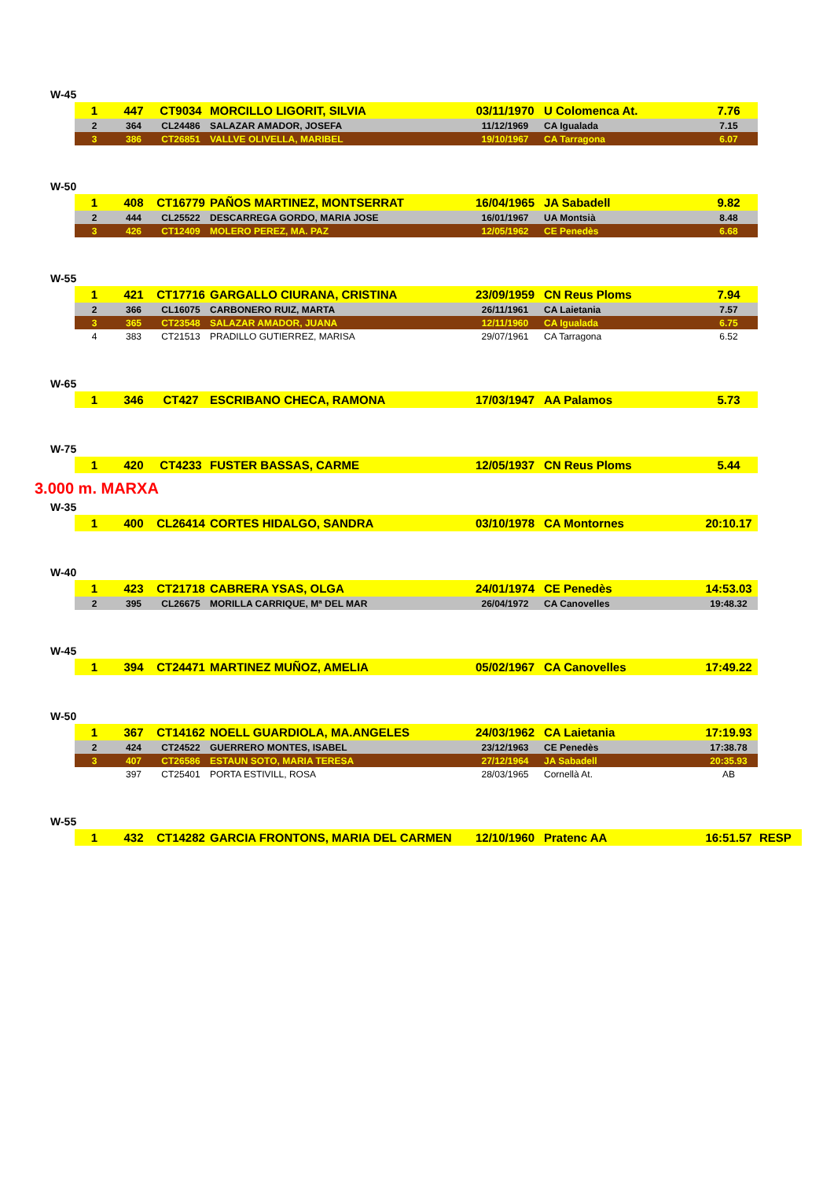W-45
| 1 | 447 | CT9034 | MORCILLO LIGORIT, SILVIA | 03/11/1970 | U Colomenca At. | 7.76 |
| 2 | 364 | CL24486 | SALAZAR AMADOR, JOSEFA | 11/12/1969 | CA Igualada | 7.15 |
| 3 | 386 | CT26851 | VALLVE OLIVELLA, MARIBEL | 19/10/1967 | CA Tarragona | 6.07 |
W-50
| 1 | 408 | CT16779 | PAÑOS MARTINEZ, MONTSERRAT | 16/04/1965 | JA Sabadell | 9.82 |
| 2 | 444 | CL25522 | DESCARREGA GORDO, MARIA JOSE | 16/01/1967 | UA Montsià | 8.48 |
| 3 | 426 | CT12409 | MOLERO PEREZ, MA. PAZ | 12/05/1962 | CE Penedès | 6.68 |
W-55
| 1 | 421 | CT17716 | GARGALLO CIURANA, CRISTINA | 23/09/1959 | CN Reus Ploms | 7.94 |
| 2 | 366 | CL16075 | CARBONERO RUIZ, MARTA | 26/11/1961 | CA Laietania | 7.57 |
| 3 | 365 | CT23548 | SALAZAR AMADOR, JUANA | 12/11/1960 | CA Igualada | 6.75 |
| 4 | 383 | CT21513 | PRADILLO GUTIERREZ, MARISA | 29/07/1961 | CA Tarragona | 6.52 |
W-65
| 1 | 346 | CT427 | ESCRIBANO CHECA, RAMONA | 17/03/1947 | AA Palamos | 5.73 |
W-75
| 1 | 420 | CT4233 | FUSTER BASSAS, CARME | 12/05/1937 | CN Reus Ploms | 5.44 |
3.000 m. MARXA
W-35
| 1 | 400 | CL26414 | CORTES HIDALGO, SANDRA | 03/10/1978 | CA Montornes | 20:10.17 |
W-40
| 1 | 423 | CT21718 | CABRERA YSAS, OLGA | 24/01/1974 | CE Penedès | 14:53.03 |
| 2 | 395 | CL26675 | MORILLA CARRIQUE, Mª DEL MAR | 26/04/1972 | CA Canovelles | 19:48.32 |
W-45
| 1 | 394 | CT24471 | MARTINEZ MUÑOZ, AMELIA | 05/02/1967 | CA Canovelles | 17:49.22 |
W-50
| 1 | 367 | CT14162 | NOELL GUARDIOLA, MA.ANGELES | 24/03/1962 | CA Laietania | 17:19.93 |
| 2 | 424 | CT24522 | GUERRERO MONTES, ISABEL | 23/12/1963 | CE Penedès | 17:38.78 |
| 3 | 407 | CT26586 | ESTAUN SOTO, MARIA TERESA | 27/12/1964 | JA Sabadell | 20:35.93 |
| | 397 | CT25401 | PORTA ESTIVILL, ROSA | 28/03/1965 | Cornellà At. | AB |
W-55
| 1 | 432 | CT14282 | GARCIA FRONTONS, MARIA DEL CARMEN | 12/10/1960 | Pratenc AA | 16:51.57 | RESP |